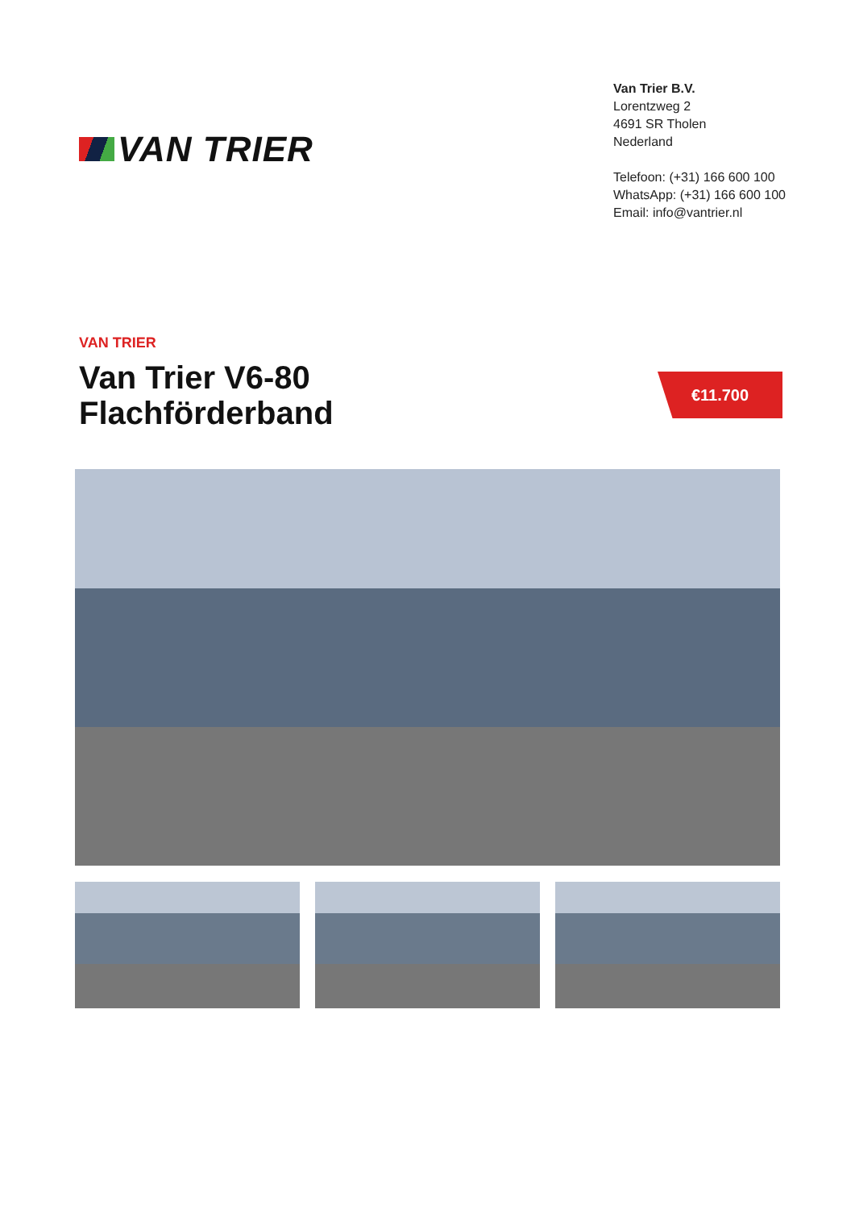VAN TRIER
Van Trier B.V.
Lorentzweg 2
4691 SR Tholen
Nederland
Telefoon: (+31) 166 600 100
WhatsApp: (+31) 166 600 100
Email: info@vantrier.nl
VAN TRIER
Van Trier V6-80
Flachförderband
€11.700